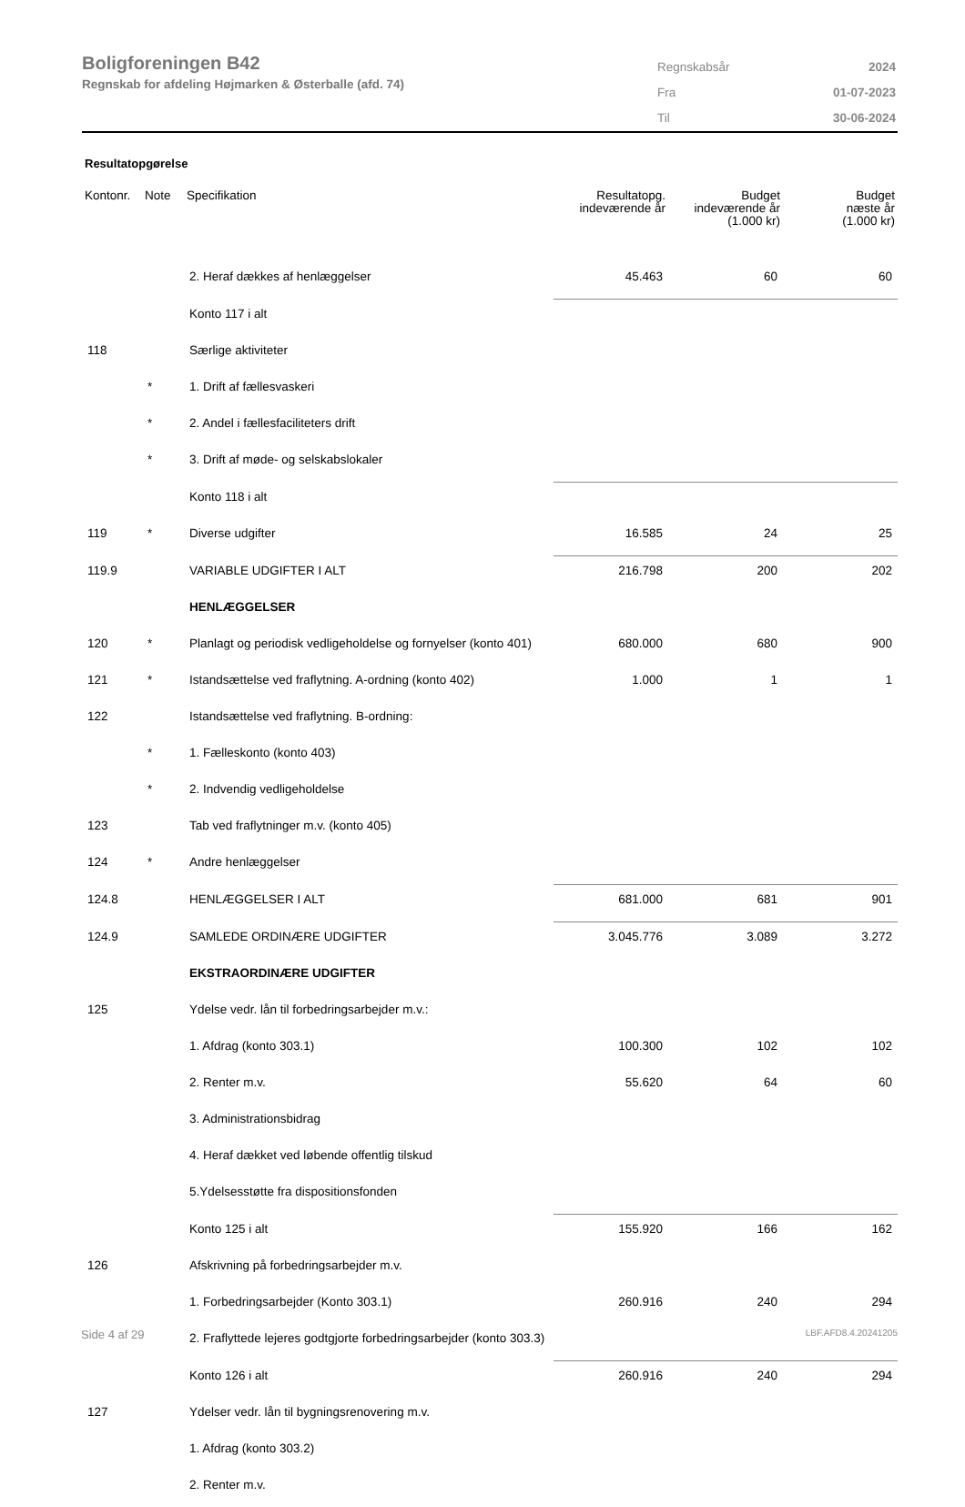Boligforeningen B42
Regnskab for afdeling Højmarken & Østerballe (afd. 74)
| Regnskabsår | 2024 |
| Fra | 01-07-2023 |
| Til | 30-06-2024 |
Resultatopgørelse
| Kontonr. | Note | Specifikation | Resultatopg. indeværende år | Budget indeværende år (1.000 kr) | Budget næste år (1.000 kr) |
| --- | --- | --- | --- | --- | --- |
| | | 2. Heraf dækkes af henlæggelser | 45.463 | 60 | 60 |
| | | Konto 117 i alt | | | |
| 118 | | Særlige aktiviteter | | | |
| | * | 1. Drift af fællesvaskeri | | | |
| | * | 2. Andel i fællesfaciliteters drift | | | |
| | * | 3. Drift af møde- og selskabslokaler | | | |
| | | Konto 118 i alt | | | |
| 119 | * | Diverse udgifter | 16.585 | 24 | 25 |
| 119.9 | | VARIABLE UDGIFTER I ALT | 216.798 | 200 | 202 |
| | | HENLÆGGELSER | | | |
| 120 | * | Planlagt og periodisk vedligeholdelse og fornyelser (konto 401) | 680.000 | 680 | 900 |
| 121 | * | Istandsættelse ved fraflytning. A-ordning (konto 402) | 1.000 | 1 | 1 |
| 122 | | Istandsættelse ved fraflytning. B-ordning: | | | |
| | * | 1. Fælleskonto (konto 403) | | | |
| | * | 2. Indvendig vedligeholdelse | | | |
| 123 | | Tab ved fraflytninger m.v. (konto 405) | | | |
| 124 | * | Andre henlæggelser | | | |
| 124.8 | | HENLÆGGELSER I ALT | 681.000 | 681 | 901 |
| 124.9 | | SAMLEDE ORDINÆRE UDGIFTER | 3.045.776 | 3.089 | 3.272 |
| | | EKSTRAORDINÆRE UDGIFTER | | | |
| 125 | | Ydelse vedr. lån til forbedringsarbejder m.v.: | | | |
| | | 1. Afdrag (konto 303.1) | 100.300 | 102 | 102 |
| | | 2. Renter m.v. | 55.620 | 64 | 60 |
| | | 3. Administrationsbidrag | | | |
| | | 4. Heraf dækket ved løbende offentlig tilskud | | | |
| | | 5.Ydelsesstøtte fra dispositionsfonden | | | |
| | | Konto 125 i alt | 155.920 | 166 | 162 |
| 126 | | Afskrivning på forbedringsarbejder m.v. | | | |
| | | 1. Forbedringsarbejder (Konto 303.1) | 260.916 | 240 | 294 |
| | | 2. Fraflyttede lejeres godtgjorte forbedringsarbejder (konto 303.3) | | | |
| | | Konto 126 i alt | 260.916 | 240 | 294 |
| 127 | | Ydelser vedr. lån til bygningsrenovering m.v. | | | |
| | | 1. Afdrag (konto 303.2) | | | |
| | | 2. Renter m.v. | | | |
Side 4 af 29 LBF.AFD8.4.20241205